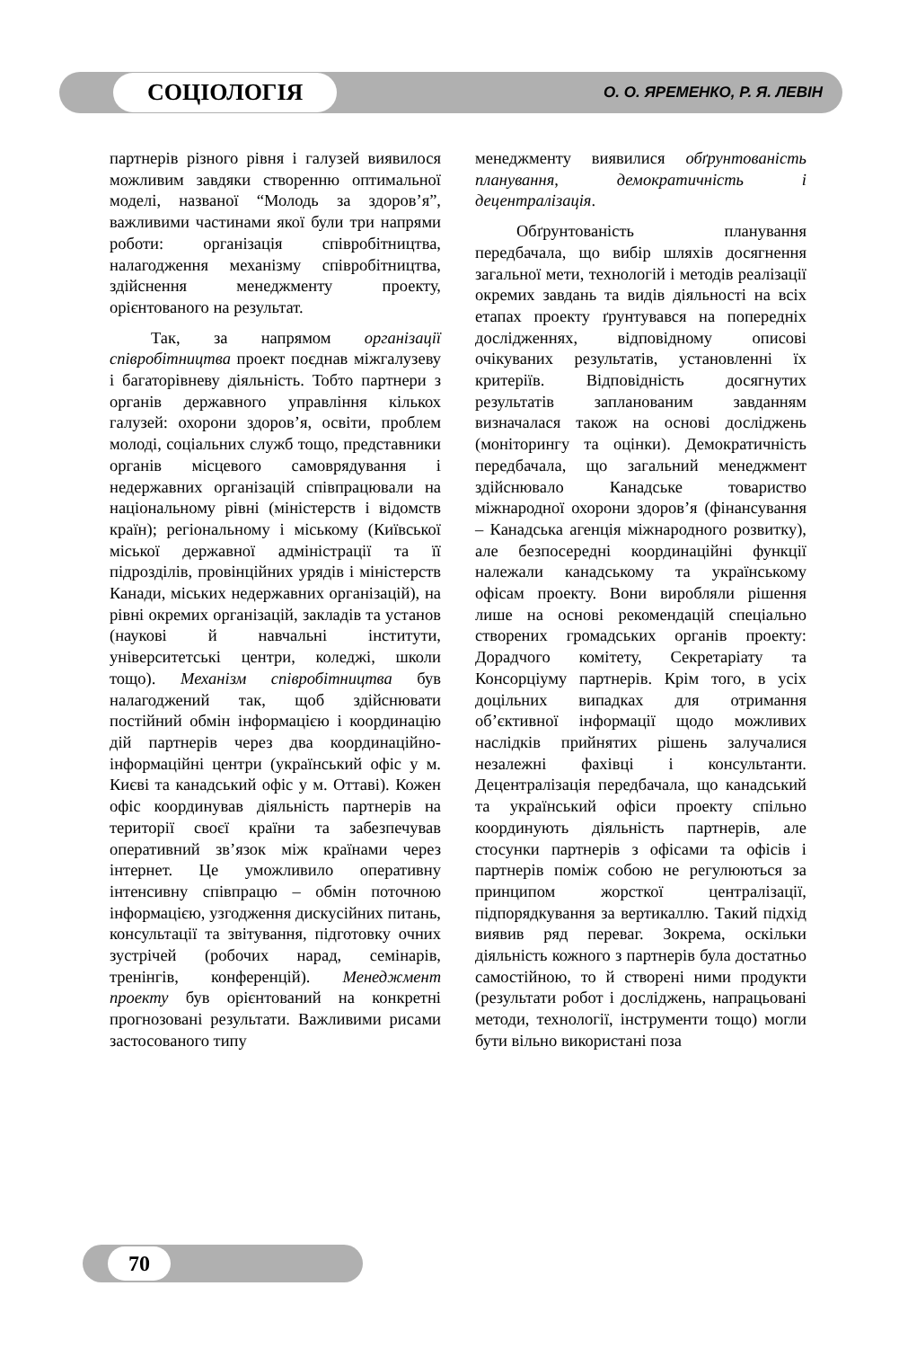СОЦІОЛОГІЯ О. О. ЯРЕМЕНКО, Р. Я. ЛЕВІН
партнерів різного рівня і галузей виявилося можливим завдяки створенню оптимальної моделі, названої “Молодь за здоров’я”, важливими частинами якої були три напрями роботи: організація співробітництва, налагодження механізму співробітництва, здійснення менеджменту проекту, орієнтованого на результат.
Так, за напрямом організації співробітництва проект поєднав міжгалузеву і багаторівневу діяльність. Тобто партнери з органів державного управління кількох галузей: охорони здоров’я, освіти, проблем молоді, соціальних служб тощо, представники органів місцевого самоврядування і недержавних організацій співпрацювали на національному рівні (міністерств і відомств країн); регіональному і міському (Київської міської державної адміністрації та її підрозділів, провінційних урядів і міністерств Канади, міських недержавних організацій), на рівні окремих організацій, закладів та установ (наукові й навчальні інститути, університетські центри, коледжі, школи тощо). Механізм співробітництва був налагоджений так, щоб здійснювати постійний обмін інформацією і координацію дій партнерів через два координаційно-інформаційні центри (український офіс у м. Києві та канадський офіс у м. Оттаві). Кожен офіс координував діяльність партнерів на території своєї країни та забезпечував оперативний зв’язок між країнами через інтернет. Це уможливило оперативну інтенсивну співпрацю – обмін поточною інформацією, узгодження дискусійних питань, консультації та звітування, підготовку очних зустрічей (робочих нарад, семінарів, тренінгів, конференцій). Менеджмент проекту був орієнтований на конкретні прогнозовані результати. Важливими рисами застосованого типу
менеджменту виявилися обґрунтованість планування, демократичність і децентралізація.
Обґрунтованість планування передбачала, що вибір шляхів досягнення загальної мети, технологій і методів реалізації окремих завдань та видів діяльності на всіх етапах проекту ґрунтувався на попередніх дослідженнях, відповідному описові очікуваних результатів, установленні їх критеріїв. Відповідність досягнутих результатів запланованим завданням визначалася також на основі досліджень (моніторингу та оцінки). Демократичність передбачала, що загальний менеджмент здійснювало Канадське товариство міжнародної охорони здоров’я (фінансування – Канадська агенція міжнародного розвитку), але безпосередні координаційні функції належали канадському та українському офісам проекту. Вони виробляли рішення лише на основі рекомендацій спеціально створених громадських органів проекту: Дорадчого комітету, Секретаріату та Консорціуму партнерів. Крім того, в усіх доцільних випадках для отримання об’єктивної інформації щодо можливих наслідків прийнятих рішень залучалися незалежні фахівці і консультанти. Децентралізація передбачала, що канадський та український офіси проекту спільно координують діяльність партнерів, але стосунки партнерів з офісами та офісів і партнерів поміж собою не регулюються за принципом жорсткої централізації, підпорядкування за вертикаллю. Такий підхід виявив ряд переваг. Зокрема, оскільки діяльність кожного з партнерів була достатньо самостійною, то й створені ними продукти (результати робот і досліджень, напрацьовані методи, технології, інструменти тощо) могли бути вільно використані поза
70